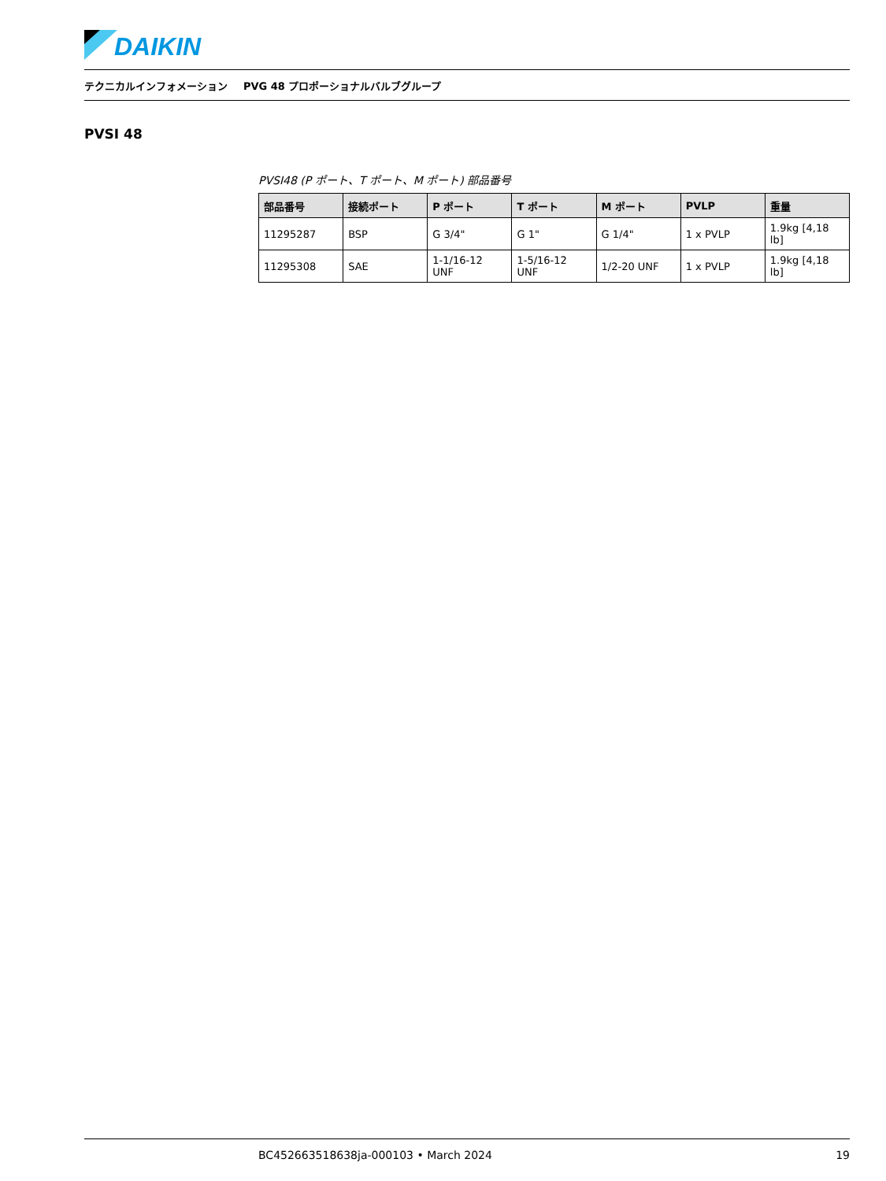DAIKIN
テクニカルインフォメーション PVG 48 プロポーショナルバルブグループ
PVSI 48
PVSI48 (P ポート、T ポート、M ポート) 部品番号
| 部品番号 | 接続ポート | P ポート | T ポート | M ポート | PVLP | 重量 |
| --- | --- | --- | --- | --- | --- | --- |
| 11295287 | BSP | G 3/4" | G 1" | G 1/4" | 1 x PVLP | 1.9kg [4,18 lb] |
| 11295308 | SAE | 1-1/16-12 UNF | 1-5/16-12 UNF | 1/2-20 UNF | 1 x PVLP | 1.9kg [4,18 lb] |
BC452663518638ja-000103 • March 2024 19